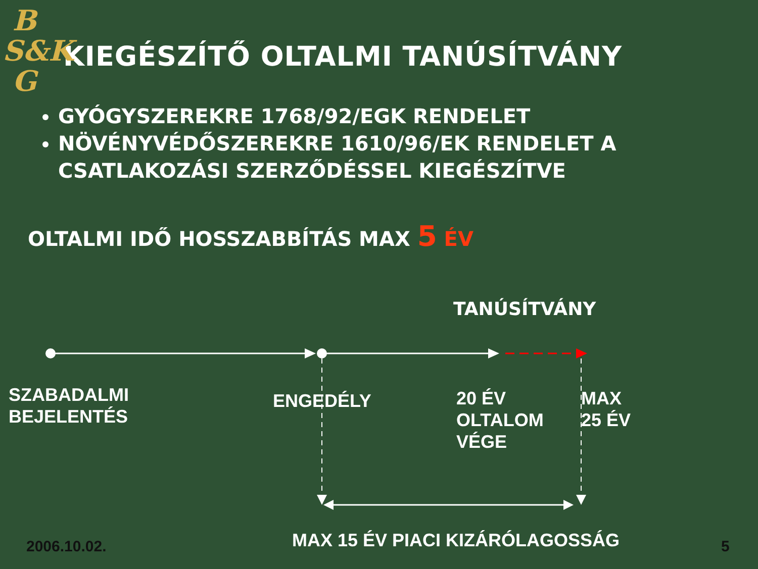B
S&K
G
KIEGÉSZÍTŐ OLTALMI TANÚSÍTVÁNY
GYÓGYSZEREKRE 1768/92/EGK RENDELET
NÖVÉNYVÉDŐSZEREKRE 1610/96/EK RENDELET A CSATLAKOZÁSI SZERZŐDÉSSEL KIEGÉSZÍTVE
OLTALMI IDŐ HOSSZABBÍTÁS MAX 5 ÉV
TANÚSÍTVÁNY
SZABADALMI
BEJELENTÉS
ENGEDÉLY
20 ÉV
OLTALOM
VÉGE
MAX
25 ÉV
MAX 15 ÉV PIACI KIZÁRÓLAGOSSÁG
2006.10.02. 5